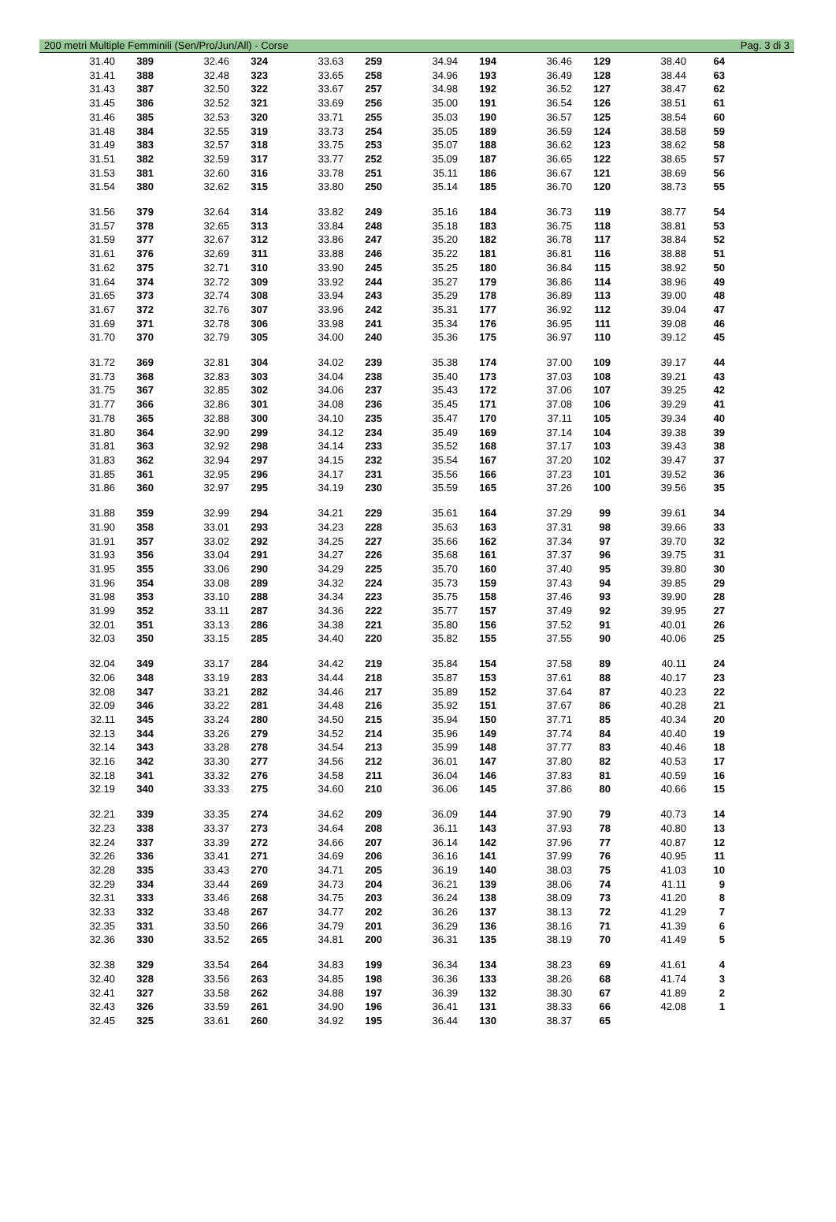200 metri Multiple Femminili (Sen/Pro/Jun/All) - Corse Pag. 3 di 3
| 31.40 | 389 | 32.46 | 324 | 33.63 | 259 | 34.94 | 194 | 36.46 | 129 | 38.40 | 64 |
| 31.41 | 388 | 32.48 | 323 | 33.65 | 258 | 34.96 | 193 | 36.49 | 128 | 38.44 | 63 |
| 31.43 | 387 | 32.50 | 322 | 33.67 | 257 | 34.98 | 192 | 36.52 | 127 | 38.47 | 62 |
| 31.45 | 386 | 32.52 | 321 | 33.69 | 256 | 35.00 | 191 | 36.54 | 126 | 38.51 | 61 |
| 31.46 | 385 | 32.53 | 320 | 33.71 | 255 | 35.03 | 190 | 36.57 | 125 | 38.54 | 60 |
| 31.48 | 384 | 32.55 | 319 | 33.73 | 254 | 35.05 | 189 | 36.59 | 124 | 38.58 | 59 |
| 31.49 | 383 | 32.57 | 318 | 33.75 | 253 | 35.07 | 188 | 36.62 | 123 | 38.62 | 58 |
| 31.51 | 382 | 32.59 | 317 | 33.77 | 252 | 35.09 | 187 | 36.65 | 122 | 38.65 | 57 |
| 31.53 | 381 | 32.60 | 316 | 33.78 | 251 | 35.11 | 186 | 36.67 | 121 | 38.69 | 56 |
| 31.54 | 380 | 32.62 | 315 | 33.80 | 250 | 35.14 | 185 | 36.70 | 120 | 38.73 | 55 |
| 31.56 | 379 | 32.64 | 314 | 33.82 | 249 | 35.16 | 184 | 36.73 | 119 | 38.77 | 54 |
| 31.57 | 378 | 32.65 | 313 | 33.84 | 248 | 35.18 | 183 | 36.75 | 118 | 38.81 | 53 |
| 31.59 | 377 | 32.67 | 312 | 33.86 | 247 | 35.20 | 182 | 36.78 | 117 | 38.84 | 52 |
| 31.61 | 376 | 32.69 | 311 | 33.88 | 246 | 35.22 | 181 | 36.81 | 116 | 38.88 | 51 |
| 31.62 | 375 | 32.71 | 310 | 33.90 | 245 | 35.25 | 180 | 36.84 | 115 | 38.92 | 50 |
| 31.64 | 374 | 32.72 | 309 | 33.92 | 244 | 35.27 | 179 | 36.86 | 114 | 38.96 | 49 |
| 31.65 | 373 | 32.74 | 308 | 33.94 | 243 | 35.29 | 178 | 36.89 | 113 | 39.00 | 48 |
| 31.67 | 372 | 32.76 | 307 | 33.96 | 242 | 35.31 | 177 | 36.92 | 112 | 39.04 | 47 |
| 31.69 | 371 | 32.78 | 306 | 33.98 | 241 | 35.34 | 176 | 36.95 | 111 | 39.08 | 46 |
| 31.70 | 370 | 32.79 | 305 | 34.00 | 240 | 35.36 | 175 | 36.97 | 110 | 39.12 | 45 |
| 31.72 | 369 | 32.81 | 304 | 34.02 | 239 | 35.38 | 174 | 37.00 | 109 | 39.17 | 44 |
| 31.73 | 368 | 32.83 | 303 | 34.04 | 238 | 35.40 | 173 | 37.03 | 108 | 39.21 | 43 |
| 31.75 | 367 | 32.85 | 302 | 34.06 | 237 | 35.43 | 172 | 37.06 | 107 | 39.25 | 42 |
| 31.77 | 366 | 32.86 | 301 | 34.08 | 236 | 35.45 | 171 | 37.08 | 106 | 39.29 | 41 |
| 31.78 | 365 | 32.88 | 300 | 34.10 | 235 | 35.47 | 170 | 37.11 | 105 | 39.34 | 40 |
| 31.80 | 364 | 32.90 | 299 | 34.12 | 234 | 35.49 | 169 | 37.14 | 104 | 39.38 | 39 |
| 31.81 | 363 | 32.92 | 298 | 34.14 | 233 | 35.52 | 168 | 37.17 | 103 | 39.43 | 38 |
| 31.83 | 362 | 32.94 | 297 | 34.15 | 232 | 35.54 | 167 | 37.20 | 102 | 39.47 | 37 |
| 31.85 | 361 | 32.95 | 296 | 34.17 | 231 | 35.56 | 166 | 37.23 | 101 | 39.52 | 36 |
| 31.86 | 360 | 32.97 | 295 | 34.19 | 230 | 35.59 | 165 | 37.26 | 100 | 39.56 | 35 |
| 31.88 | 359 | 32.99 | 294 | 34.21 | 229 | 35.61 | 164 | 37.29 | 99 | 39.61 | 34 |
| 31.90 | 358 | 33.01 | 293 | 34.23 | 228 | 35.63 | 163 | 37.31 | 98 | 39.66 | 33 |
| 31.91 | 357 | 33.02 | 292 | 34.25 | 227 | 35.66 | 162 | 37.34 | 97 | 39.70 | 32 |
| 31.93 | 356 | 33.04 | 291 | 34.27 | 226 | 35.68 | 161 | 37.37 | 96 | 39.75 | 31 |
| 31.95 | 355 | 33.06 | 290 | 34.29 | 225 | 35.70 | 160 | 37.40 | 95 | 39.80 | 30 |
| 31.96 | 354 | 33.08 | 289 | 34.32 | 224 | 35.73 | 159 | 37.43 | 94 | 39.85 | 29 |
| 31.98 | 353 | 33.10 | 288 | 34.34 | 223 | 35.75 | 158 | 37.46 | 93 | 39.90 | 28 |
| 31.99 | 352 | 33.11 | 287 | 34.36 | 222 | 35.77 | 157 | 37.49 | 92 | 39.95 | 27 |
| 32.01 | 351 | 33.13 | 286 | 34.38 | 221 | 35.80 | 156 | 37.52 | 91 | 40.01 | 26 |
| 32.03 | 350 | 33.15 | 285 | 34.40 | 220 | 35.82 | 155 | 37.55 | 90 | 40.06 | 25 |
| 32.04 | 349 | 33.17 | 284 | 34.42 | 219 | 35.84 | 154 | 37.58 | 89 | 40.11 | 24 |
| 32.06 | 348 | 33.19 | 283 | 34.44 | 218 | 35.87 | 153 | 37.61 | 88 | 40.17 | 23 |
| 32.08 | 347 | 33.21 | 282 | 34.46 | 217 | 35.89 | 152 | 37.64 | 87 | 40.23 | 22 |
| 32.09 | 346 | 33.22 | 281 | 34.48 | 216 | 35.92 | 151 | 37.67 | 86 | 40.28 | 21 |
| 32.11 | 345 | 33.24 | 280 | 34.50 | 215 | 35.94 | 150 | 37.71 | 85 | 40.34 | 20 |
| 32.13 | 344 | 33.26 | 279 | 34.52 | 214 | 35.96 | 149 | 37.74 | 84 | 40.40 | 19 |
| 32.14 | 343 | 33.28 | 278 | 34.54 | 213 | 35.99 | 148 | 37.77 | 83 | 40.46 | 18 |
| 32.16 | 342 | 33.30 | 277 | 34.56 | 212 | 36.01 | 147 | 37.80 | 82 | 40.53 | 17 |
| 32.18 | 341 | 33.32 | 276 | 34.58 | 211 | 36.04 | 146 | 37.83 | 81 | 40.59 | 16 |
| 32.19 | 340 | 33.33 | 275 | 34.60 | 210 | 36.06 | 145 | 37.86 | 80 | 40.66 | 15 |
| 32.21 | 339 | 33.35 | 274 | 34.62 | 209 | 36.09 | 144 | 37.90 | 79 | 40.73 | 14 |
| 32.23 | 338 | 33.37 | 273 | 34.64 | 208 | 36.11 | 143 | 37.93 | 78 | 40.80 | 13 |
| 32.24 | 337 | 33.39 | 272 | 34.66 | 207 | 36.14 | 142 | 37.96 | 77 | 40.87 | 12 |
| 32.26 | 336 | 33.41 | 271 | 34.69 | 206 | 36.16 | 141 | 37.99 | 76 | 40.95 | 11 |
| 32.28 | 335 | 33.43 | 270 | 34.71 | 205 | 36.19 | 140 | 38.03 | 75 | 41.03 | 10 |
| 32.29 | 334 | 33.44 | 269 | 34.73 | 204 | 36.21 | 139 | 38.06 | 74 | 41.11 | 9 |
| 32.31 | 333 | 33.46 | 268 | 34.75 | 203 | 36.24 | 138 | 38.09 | 73 | 41.20 | 8 |
| 32.33 | 332 | 33.48 | 267 | 34.77 | 202 | 36.26 | 137 | 38.13 | 72 | 41.29 | 7 |
| 32.35 | 331 | 33.50 | 266 | 34.79 | 201 | 36.29 | 136 | 38.16 | 71 | 41.39 | 6 |
| 32.36 | 330 | 33.52 | 265 | 34.81 | 200 | 36.31 | 135 | 38.19 | 70 | 41.49 | 5 |
| 32.38 | 329 | 33.54 | 264 | 34.83 | 199 | 36.34 | 134 | 38.23 | 69 | 41.61 | 4 |
| 32.40 | 328 | 33.56 | 263 | 34.85 | 198 | 36.36 | 133 | 38.26 | 68 | 41.74 | 3 |
| 32.41 | 327 | 33.58 | 262 | 34.88 | 197 | 36.39 | 132 | 38.30 | 67 | 41.89 | 2 |
| 32.43 | 326 | 33.59 | 261 | 34.90 | 196 | 36.41 | 131 | 38.33 | 66 | 42.08 | 1 |
| 32.45 | 325 | 33.61 | 260 | 34.92 | 195 | 36.44 | 130 | 38.37 | 65 | | |